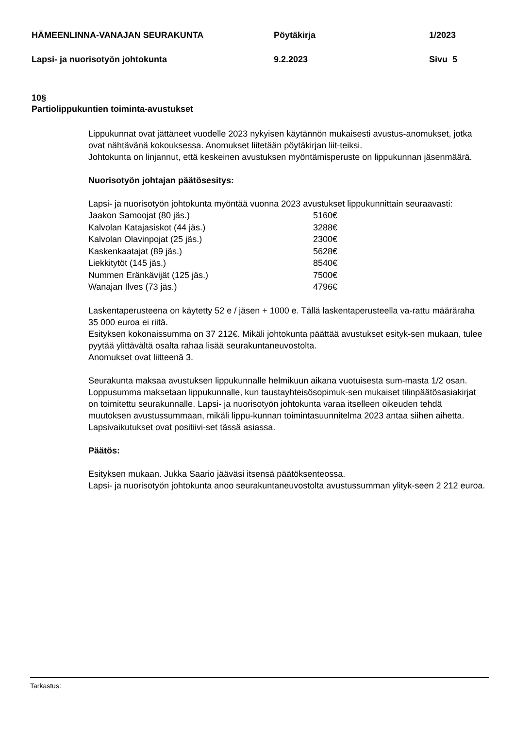HÄMEENLINNA-VANAJAN SEURAKUNTA Pöytäkirja 1/2023
Lapsi- ja nuorisotyön johtokunta 9.2.2023 Sivu 5
10§
Partiolippukuntien toiminta-avustukset
Lippukunnat ovat jättäneet vuodelle 2023 nykyisen käytännön mukaisesti avustus-anomukset, jotka ovat nähtävänä kokouksessa. Anomukset liitetään pöytäkirjan liit-teiksi.
Johtokunta on linjannut, että keskeinen avustuksen myöntämisperuste on lippukunnan jäsenmäärä.
Nuorisotyön johtajan päätösesitys:
Lapsi- ja nuorisotyön johtokunta myöntää vuonna 2023 avustukset lippukunnittain seuraavasti:
| Jaakon Samoojat (80 jäs.) | 5160€ |
| Kalvolan Katajasiskot (44 jäs.) | 3288€ |
| Kalvolan Olavinpojat (25 jäs.) | 2300€ |
| Kaskenkaatajat (89 jäs.) | 5628€ |
| Liekkitytöt (145 jäs.) | 8540€ |
| Nummen Eränkävijät (125 jäs.) | 7500€ |
| Wanajan Ilves (73 jäs.) | 4796€ |
Laskentaperusteena on käytetty 52 e / jäsen + 1000 e. Tällä laskentaperusteella va-rattu määräraha 35 000 euroa ei riitä.
Esityksen kokonaissumma on 37 212€. Mikäli johtokunta päättää avustukset esityk-sen mukaan, tulee pyytää ylittävältä osalta rahaa lisää seurakuntaneuvostolta.
Anomukset ovat liitteenä 3.
Seurakunta maksaa avustuksen lippukunnalle helmikuun aikana vuotuisesta sum-masta 1/2 osan. Loppusumma maksetaan lippukunnalle, kun taustayhteisösopimuk-sen mukaiset tilinpäätösasiakirjat on toimitettu seurakunnalle. Lapsi- ja nuorisotyön johtokunta varaa itselleen oikeuden tehdä muutoksen avustussummaan, mikäli lippu-kunnan toimintasuunnitelma 2023 antaa siihen aihetta. Lapsivaikutukset ovat positiivi-set tässä asiassa.
Päätös:
Esityksen mukaan. Jukka Saario jääväsi itsensä päätöksenteossa.
Lapsi- ja nuorisotyön johtokunta anoo seurakuntaneuvostolta avustussumman ylityk-seen 2 212 euroa.
Tarkastus: